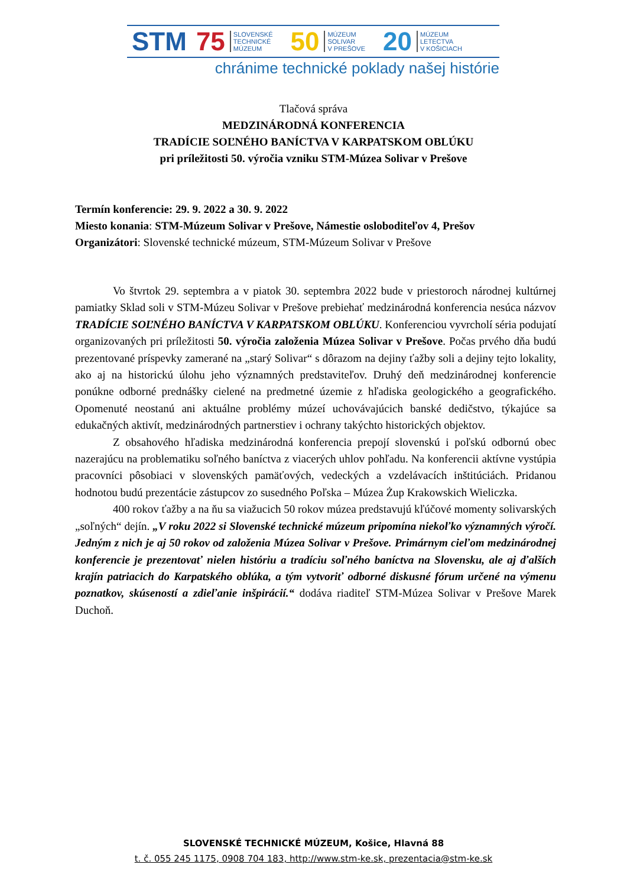STM 75 SLOVENSKÉ
TECHNICKÉ
MÚZEUM 50 MÚZEUM
SOLIVAR
V PREŠOVE 20 MÚZEUM
LETECTVA
V KOŠICIACH
chránime technické poklady našej histórie
Tlačová správa
MEDZINÁRODNÁ KONFERENCIA
TRADÍCIE SOĽNÉHO BANÍCTVA V KARPATSKOM OBLÚKU
pri príležitosti 50. výročia vzniku STM-Múzea Solivar v Prešove
Termín konferencie: 29. 9. 2022 a 30. 9. 2022
Miesto konania: STM-Múzeum Solivar v Prešove, Námestie osloboditeľov 4, Prešov
Organizátori: Slovenské technické múzeum, STM-Múzeum Solivar v Prešove
Vo štvrtok 29. septembra a v piatok 30. septembra 2022 bude v priestoroch národnej kultúrnej pamiatky Sklad soli v STM-Múzeu Solivar v Prešove prebiehať medzinárodná konferencia nesúca názvov TRADÍCIE SOĽNÉHO BANÍCTVA V KARPATSKOM OBLÚKU. Konferenciou vyvrcholí séria podujatí organizovaných pri príležitosti 50. výročia založenia Múzea Solivar v Prešove. Počas prvého dňa budú prezentované príspevky zamerané na „starý Solivar“ s dôrazom na dejiny ťažby soli a dejiny tejto lokality, ako aj na historickú úlohu jeho významných predstaviteľov. Druhý deň medzinárodnej konferencie ponúkne odborné prednášky cielené na predmetné územie z hľadiska geologického a geografického. Opomenuté neostanú ani aktuálne problémy múzeí uchovávajúcich banské dedičstvo, týkajúce sa edukačných aktivít, medzinárodných partnerstiev i ochrany takýchto historických objektov.
Z obsahového hľadiska medzinárodná konferencia prepojí slovenskú i poľskú odbornú obec nazerajúcu na problematiku soľného baníctva z viacerých uhlov pohľadu. Na konferencii aktívne vystúpia pracovníci pôsobiaci v slovenských pamäťových, vedeckých a vzdelávacích inštitúciách. Pridanou hodnotou budú prezentácie zástupcov zo susedného Poľska – Múzea Żup Krakowskich Wieliczka.
400 rokov ťažby a na ňu sa viažucich 50 rokov múzea predstavujú kľúčové momenty solivarských „soľných“ dejín. „V roku 2022 si Slovenské technické múzeum pripomína niekoľko významných výročí. Jedným z nich je aj 50 rokov od založenia Múzea Solivar v Prešove. Primárnym cieľom medzinárodnej konferencie je prezentovať nielen históriu a tradíciu soľného baníctva na Slovensku, ale aj ďalších krajín patriacich do Karpatského oblúka, a tým vytvoriť odborné diskusné fórum určené na výmenu poznatkov, skúseností a zdieľanie inšpirácií.“ dodáva riaditeľ STM-Múzea Solivar v Prešove Marek Duchoň.
SLOVENSKÉ TECHNICKÉ MÚZEUM, Košice, Hlavná 88
t. č. 055 245 1175, 0908 704 183, http://www.stm-ke.sk, prezentacia@stm-ke.sk